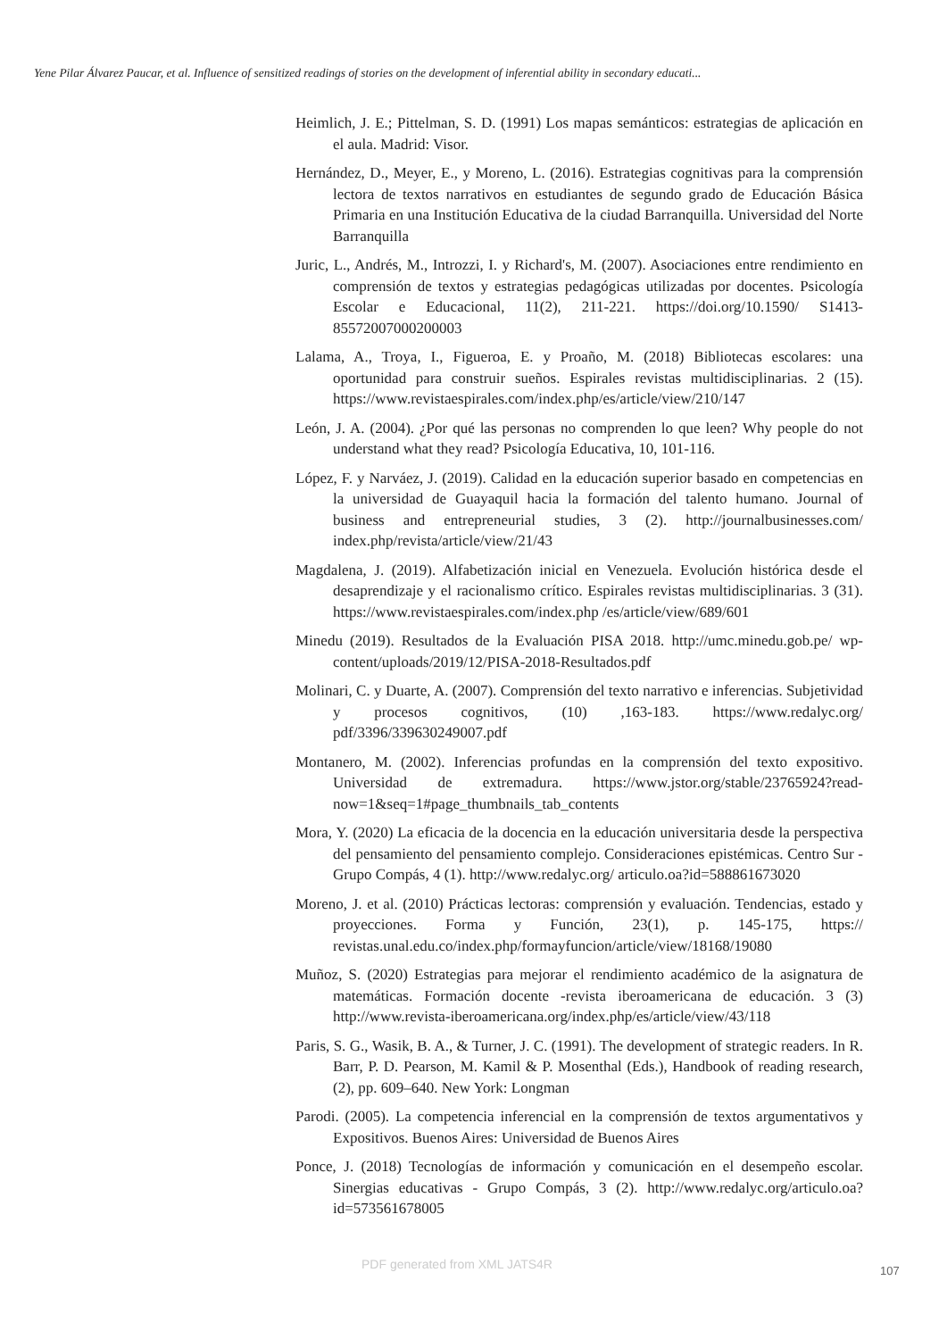Yene Pilar Álvarez Paucar, et al. Influence of sensitized readings of stories on the development of inferential ability in secondary educati...
Heimlich, J. E.; Pittelman, S. D. (1991) Los mapas semánticos: estrategias de aplicación en el aula. Madrid: Visor.
Hernández, D., Meyer, E., y Moreno, L. (2016). Estrategias cognitivas para la comprensión lectora de textos narrativos en estudiantes de segundo grado de Educación Básica Primaria en una Institución Educativa de la ciudad Barranquilla. Universidad del Norte Barranquilla
Juric, L., Andrés, M., Introzzi, I. y Richard's, M. (2007). Asociaciones entre rendimiento en comprensión de textos y estrategias pedagógicas utilizadas por docentes. Psicología Escolar e Educacional, 11(2), 211-221. https://doi.org/10.1590/ S1413-85572007000200003
Lalama, A., Troya, I., Figueroa, E. y Proaño, M. (2018) Bibliotecas escolares: una oportunidad para construir sueños. Espirales revistas multidisciplinarias. 2 (15). https://www.revistaespirales.com/index.php/es/article/view/210/147
León, J. A. (2004). ¿Por qué las personas no comprenden lo que leen? Why people do not understand what they read? Psicología Educativa, 10, 101-116.
López, F. y Narváez, J. (2019). Calidad en la educación superior basado en competencias en la universidad de Guayaquil hacia la formación del talento humano. Journal of business and entrepreneurial studies, 3 (2). http://journalbusinesses.com/ index.php/revista/article/view/21/43
Magdalena, J. (2019). Alfabetización inicial en Venezuela. Evolución histórica desde el desaprendizaje y el racionalismo crítico. Espirales revistas multidisciplinarias. 3 (31). https://www.revistaespirales.com/index.php /es/article/view/689/601
Minedu (2019). Resultados de la Evaluación PISA 2018. http://umc.minedu.gob.pe/ wp-content/uploads/2019/12/PISA-2018-Resultados.pdf
Molinari, C. y Duarte, A. (2007). Comprensión del texto narrativo e inferencias. Subjetividad y procesos cognitivos, (10) ,163-183. https://www.redalyc.org/ pdf/3396/339630249007.pdf
Montanero, M. (2002). Inferencias profundas en la comprensión del texto expositivo. Universidad de extremadura. https://www.jstor.org/stable/23765924?read-now=1&seq=1#page_thumbnails_tab_contents
Mora, Y. (2020) La eficacia de la docencia en la educación universitaria desde la perspectiva del pensamiento del pensamiento complejo. Consideraciones epistémicas. Centro Sur - Grupo Compás, 4 (1). http://www.redalyc.org/ articulo.oa?id=588861673020
Moreno, J. et al. (2010) Prácticas lectoras: comprensión y evaluación. Tendencias, estado y proyecciones. Forma y Función, 23(1), p. 145-175, https:// revistas.unal.edu.co/index.php/formayfuncion/article/view/18168/19080
Muñoz, S. (2020) Estrategias para mejorar el rendimiento académico de la asignatura de matemáticas. Formación docente -revista iberoamericana de educación. 3 (3) http://www.revista-iberoamericana.org/index.php/es/article/view/43/118
Paris, S. G., Wasik, B. A., & Turner, J. C. (1991). The development of strategic readers. In R. Barr, P. D. Pearson, M. Kamil & P. Mosenthal (Eds.), Handbook of reading research, (2), pp. 609–640. New York: Longman
Parodi. (2005). La competencia inferencial en la comprensión de textos argumentativos y Expositivos. Buenos Aires: Universidad de Buenos Aires
Ponce, J. (2018) Tecnologías de información y comunicación en el desempeño escolar. Sinergias educativas - Grupo Compás, 3 (2). http://www.redalyc.org/articulo.oa? id=573561678005
PDF generated from XML JATS4R 107